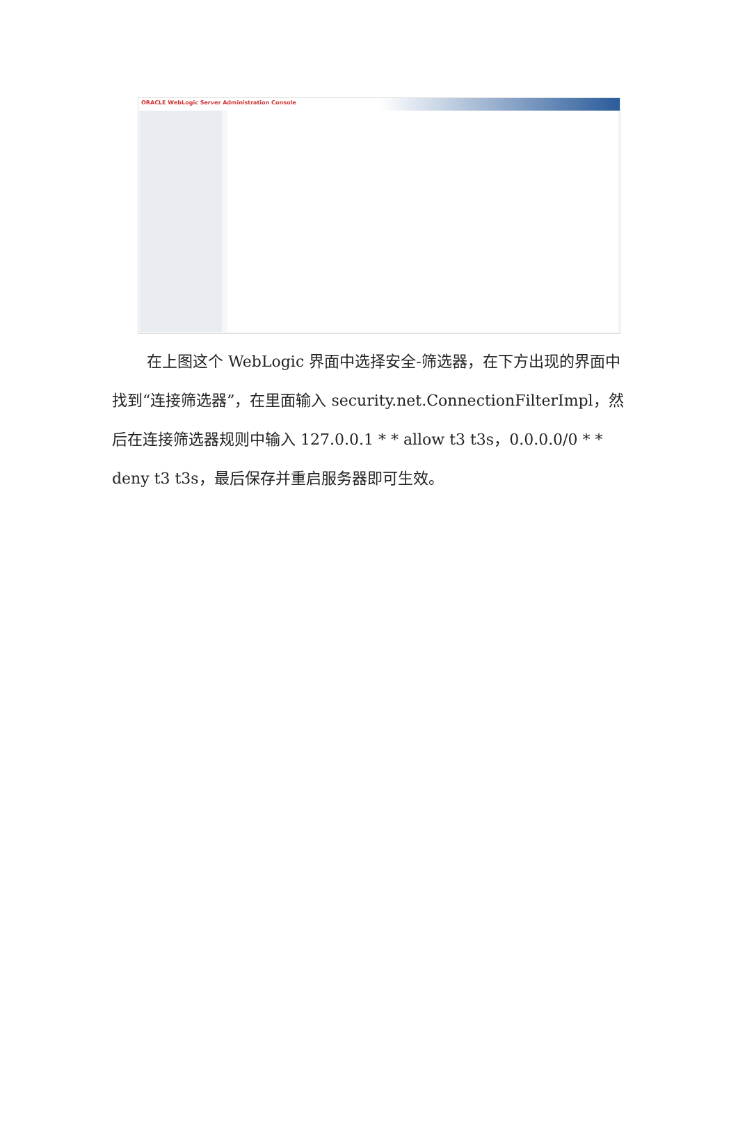ORACLE WebLogic Server Administration Console
在上图这个 WebLogic 界面中选择安全-筛选器，在下方出现的界面中找到“连接筛选器”，在里面输入 security.net.ConnectionFilterImpl，然后在连接筛选器规则中输入 127.0.0.1 * * allow t3 t3s，0.0.0.0/0 * * deny t3 t3s，最后保存并重启服务器即可生效。